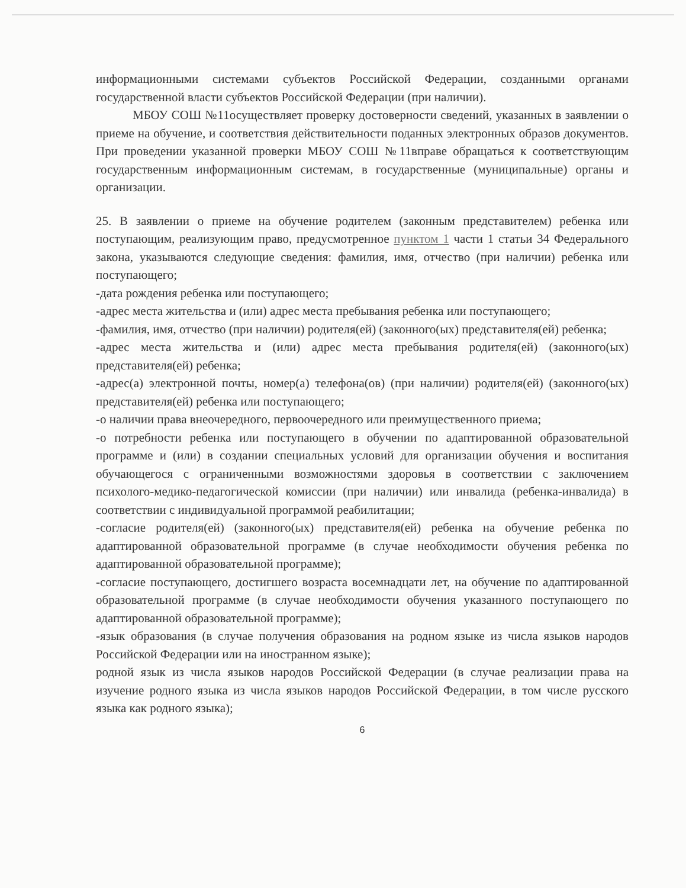информационными системами субъектов Российской Федерации, созданными органами государственной власти субъектов Российской Федерации (при наличии).
МБОУ СОШ №11осуществляет проверку достоверности сведений, указанных в заявлении о приеме на обучение, и соответствия действительности поданных электронных образов документов. При проведении указанной проверки МБОУ СОШ №11вправе обращаться к соответствующим государственным информационным системам, в государственные (муниципальные) органы и организации.
25. В заявлении о приеме на обучение родителем (законным представителем) ребенка или поступающим, реализующим право, предусмотренное пунктом 1 части 1 статьи 34 Федерального закона, указываются следующие сведения: фамилия, имя, отчество (при наличии) ребенка или поступающего;
-дата рождения ребенка или поступающего;
-адрес места жительства и (или) адрес места пребывания ребенка или поступающего;
-фамилия, имя, отчество (при наличии) родителя(ей) (законного(ых) представителя(ей) ребенка;
-адрес места жительства и (или) адрес места пребывания родителя(ей) (законного(ых) представителя(ей) ребенка;
-адрес(а) электронной почты, номер(а) телефона(ов) (при наличии) родителя(ей) (законного(ых) представителя(ей) ребенка или поступающего;
-о наличии права внеочередного, первоочередного или преимущественного приема;
-о потребности ребенка или поступающего в обучении по адаптированной образовательной программе и (или) в создании специальных условий для организации обучения и воспитания обучающегося с ограниченными возможностями здоровья в соответствии с заключением психолого-медико-педагогической комиссии (при наличии) или инвалида (ребенка-инвалида) в соответствии с индивидуальной программой реабилитации;
-согласие родителя(ей) (законного(ых) представителя(ей) ребенка на обучение ребенка по адаптированной образовательной программе (в случае необходимости обучения ребенка по адаптированной образовательной программе);
-согласие поступающего, достигшего возраста восемнадцати лет, на обучение по адаптированной образовательной программе (в случае необходимости обучения указанного поступающего по адаптированной образовательной программе);
-язык образования (в случае получения образования на родном языке из числа языков народов Российской Федерации или на иностранном языке);
родной язык из числа языков народов Российской Федерации (в случае реализации права на изучение родного языка из числа языков народов Российской Федерации, в том числе русского языка как родного языка);
6